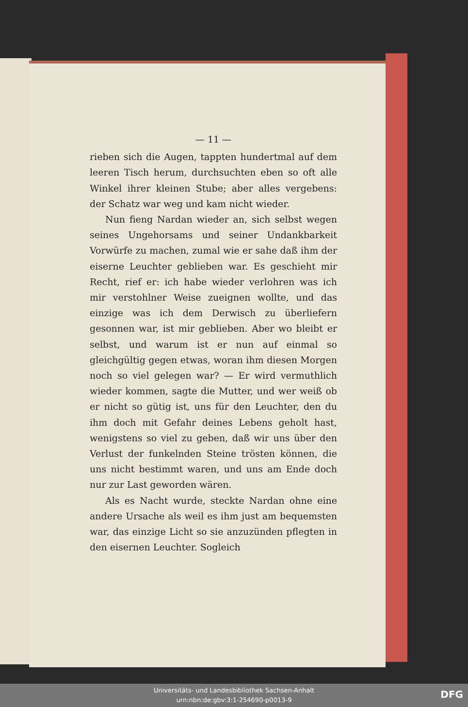— 11 —
rieben sich die Augen, tappten hundertmal auf dem leeren Tisch herum, durchsuchten eben so oft alle Winkel ihrer kleinen Stube; aber alles vergebens: der Schatz war weg und kam nicht wieder.
Nun fieng Nardan wieder an, sich selbst wegen seines Ungehorsams und seiner Undankbarkeit Vorwürfe zu machen, zumal wie er sahe daß ihm der eiserne Leuchter geblieben war. Es geschieht mir Recht, rief er: ich habe wieder verlohren was ich mir verstohlner Weise zueignen wollte, und das einzige was ich dem Derwisch zu überliefern gesonnen war, ist mir geblieben. Aber wo bleibt er selbst, und warum ist er nun auf einmal so gleichgültig gegen etwas, woran ihm diesen Morgen noch so viel gelegen war? — Er wird vermuthlich wieder kommen, sagte die Mutter, und wer weiß ob er nicht so gütig ist, uns für den Leuchter, den du ihm doch mit Gefahr deines Lebens geholt hast, wenigstens so viel zu geben, daß wir uns über den Verlust der funkelnden Steine trösten können, die uns nicht bestimmt waren, und uns am Ende doch nur zur Last geworden wären.
Als es Nacht wurde, steckte Nardan ohne eine andere Ursache als weil es ihm just am bequemsten war, das einzige Licht so sie anzuzünden pflegten in den eisernen Leuchter. Sogleich
Universitäts- und Landesbibliothek Sachsen-Anhalt
urn:nbn:de:gbv:3:1-254690-p0013-9
DFG